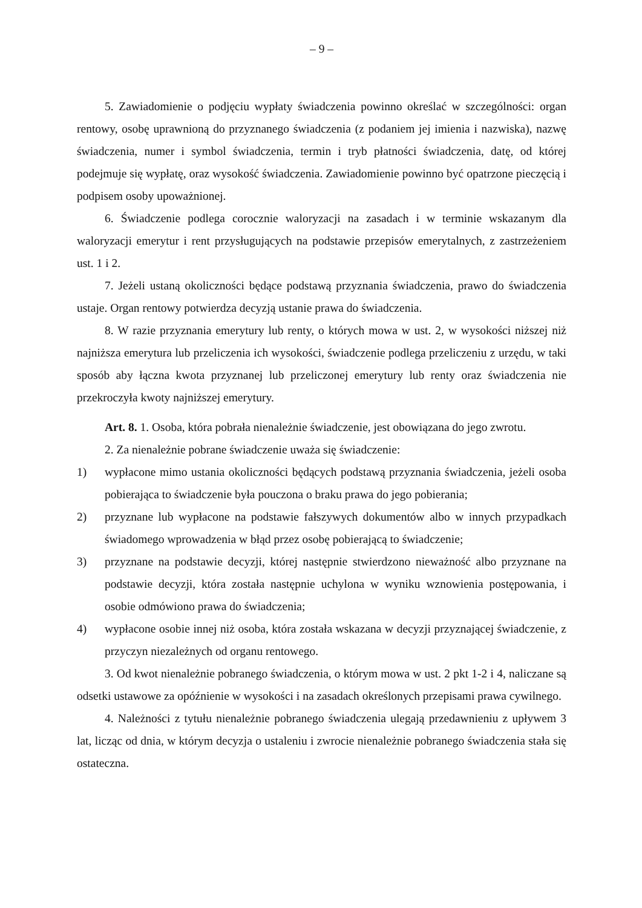– 9 –
5. Zawiadomienie o podjęciu wypłaty świadczenia powinno określać w szczególności: organ rentowy, osobę uprawnioną do przyznanego świadczenia (z podaniem jej imienia i nazwiska), nazwę świadczenia, numer i symbol świadczenia, termin i tryb płatności świadczenia, datę, od której podejmuje się wypłatę, oraz wysokość świadczenia. Zawiadomienie powinno być opatrzone pieczęcią i podpisem osoby upoważnionej.
6. Świadczenie podlega corocznie waloryzacji na zasadach i w terminie wskazanym dla waloryzacji emerytur i rent przysługujących na podstawie przepisów emerytalnych, z zastrzeżeniem ust. 1 i 2.
7. Jeżeli ustaną okoliczności będące podstawą przyznania świadczenia, prawo do świadczenia ustaje. Organ rentowy potwierdza decyzją ustanie prawa do świadczenia.
8. W razie przyznania emerytury lub renty, o których mowa w ust. 2, w wysokości niższej niż najniższa emerytura lub przeliczenia ich wysokości, świadczenie podlega przeliczeniu z urzędu, w taki sposób aby łączna kwota przyznanej lub przeliczonej emerytury lub renty oraz świadczenia nie przekroczyła kwoty najniższej emerytury.
Art. 8. 1. Osoba, która pobrała nienależnie świadczenie, jest obowiązana do jego zwrotu.
2. Za nienależnie pobrane świadczenie uważa się świadczenie:
1) wypłacone mimo ustania okoliczności będących podstawą przyznania świadczenia, jeżeli osoba pobierająca to świadczenie była pouczona o braku prawa do jego pobierania;
2) przyznane lub wypłacone na podstawie fałszywych dokumentów albo w innych przypadkach świadomego wprowadzenia w błąd przez osobę pobierającą to świadczenie;
3) przyznane na podstawie decyzji, której następnie stwierdzono nieważność albo przyznane na podstawie decyzji, która została następnie uchylona w wyniku wznowienia postępowania, i osobie odmówiono prawa do świadczenia;
4) wypłacone osobie innej niż osoba, która została wskazana w decyzji przyznającej świadczenie, z przyczyn niezależnych od organu rentowego.
3. Od kwot nienależnie pobranego świadczenia, o którym mowa w ust. 2 pkt 1-2 i 4, naliczane są odsetki ustawowe za opóźnienie w wysokości i na zasadach określonych przepisami prawa cywilnego.
4. Należności z tytułu nienależnie pobranego świadczenia ulegają przedawnieniu z upływem 3 lat, licząc od dnia, w którym decyzja o ustaleniu i zwrocie nienależnie pobranego świadczenia stała się ostateczna.